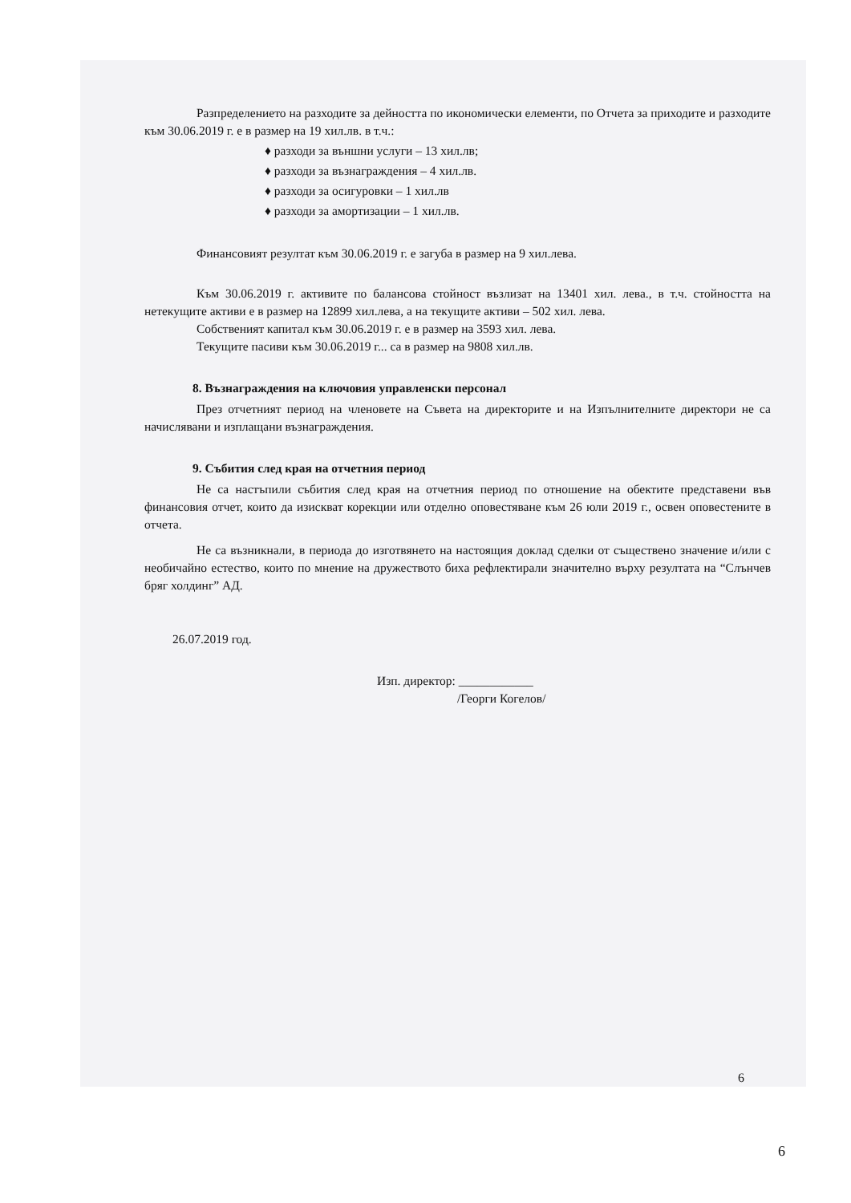Разпределението на разходите за дейността по икономически елементи, по Отчета за приходите и разходите към 30.06.2019 г. е в размер на 19 хил.лв. в т.ч.:
♦ разходи за външни услуги – 13 хил.лв;
♦ разходи за възнаграждения – 4 хил.лв.
♦ разходи за осигуровки – 1 хил.лв
♦ разходи за амортизации – 1 хил.лв.
Финансовият резултат към 30.06.2019 г. е загуба в размер на 9 хил.лева.
Към 30.06.2019 г. активите по балансова стойност възлизат на 13401 хил. лева., в т.ч. стойността на нетекущите активи е в размер на 12899 хил.лева, а на текущите активи – 502 хил. лева.
Собственият капитал към 30.06.2019 г. е в размер на 3593 хил. лева.
Текущите пасиви към 30.06.2019 г... са в размер на 9808 хил.лв.
8. Възнаграждения на ключовия управленски персонал
През отчетният период на членовете на Съвета на директорите и на Изпълнителните директори не са начислявани и изплащани възнаграждения.
9. Събития след края на отчетния период
Не са настъпили събития след края на отчетния период по отношение на обектите представени във финансовия отчет, които да изискват корекции или отделно оповестяване към 26 юли 2019 г., освен оповестените в отчета.
Не са възникнали, в периода до изготвянето на настоящия доклад сделки от съществено значение и/или с необичайно естество, които по мнение на дружеството биха рефлектирали значително върху резултата на “Слънчев бряг холдинг” АД.
26.07.2019 год.
Изп. директор: ____________
/Георги Когелов/
6
6